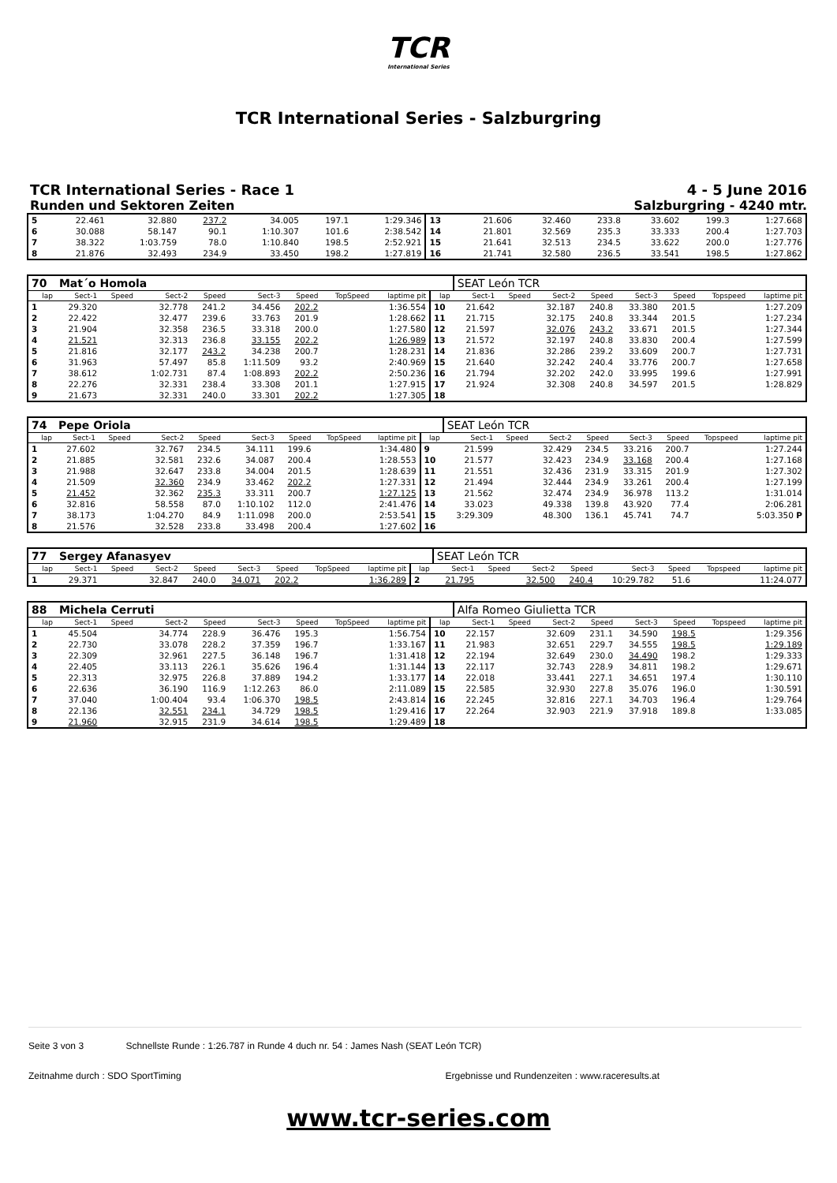TCR
International Series
TCR International Series - Salzburgring
TCR International Series - Race 1
Runden und Sektoren Zeiten
4 - 5 June 2016
Salzburgring - 4240 mtr.
| 5 | 22.461 | 32.880 | 237.2 | 34.005 | 197.1 | 1:29.346 | 13 | 21.606 | 32.460 | 233.8 | 33.602 | 199.3 | 1:27.668 |
| 6 | 30.088 | 58.147 | 90.1 | 1:10.307 | 101.6 | 2:38.542 | 14 | 21.801 | 32.569 | 235.3 | 33.333 | 200.4 | 1:27.703 |
| 7 | 38.322 | 1:03.759 | 78.0 | 1:10.840 | 198.5 | 2:52.921 | 15 | 21.641 | 32.513 | 234.5 | 33.622 | 200.0 | 1:27.776 |
| 8 | 21.876 | 32.493 | 234.9 | 33.450 | 198.2 | 1:27.819 | 16 | 21.741 | 32.580 | 236.5 | 33.541 | 198.5 | 1:27.862 |
| 70 | Mat´o Homola | | | | | | | | | SEAT León TCR | | | | | | | |
| lap | Sect-1 | Speed | Sect-2 | Speed | Sect-3 | Speed | TopSpeed | laptime pit | lap | Sect-1 | Speed | Sect-2 | Speed | Sect-3 | Speed | Topspeed | laptime pit |
| 1 | 29.320 | | 32.778 | 241.2 | 34.456 | 202.2 | | 1:36.554 | 10 | 21.642 | | 32.187 | 240.8 | 33.380 | 201.5 | | 1:27.209 |
| 2 | 22.422 | | 32.477 | 239.6 | 33.763 | 201.9 | | 1:28.662 | 11 | 21.715 | | 32.175 | 240.8 | 33.344 | 201.5 | | 1:27.234 |
| 3 | 21.904 | | 32.358 | 236.5 | 33.318 | 200.0 | | 1:27.580 | 12 | 21.597 | | 32.076 | 243.2 | 33.671 | 201.5 | | 1:27.344 |
| 4 | 21.521 | | 32.313 | 236.8 | 33.155 | 202.2 | | 1:26.989 | 13 | 21.572 | | 32.197 | 240.8 | 33.830 | 200.4 | | 1:27.599 |
| 5 | 21.816 | | 32.177 | 243.2 | 34.238 | 200.7 | | 1:28.231 | 14 | 21.836 | | 32.286 | 239.2 | 33.609 | 200.7 | | 1:27.731 |
| 6 | 31.963 | | 57.497 | 85.8 | 1:11.509 | 93.2 | | 2:40.969 | 15 | 21.640 | | 32.242 | 240.4 | 33.776 | 200.7 | | 1:27.658 |
| 7 | 38.612 | | 1:02.731 | 87.4 | 1:08.893 | 202.2 | | 2:50.236 | 16 | 21.794 | | 32.202 | 242.0 | 33.995 | 199.6 | | 1:27.991 |
| 8 | 22.276 | | 32.331 | 238.4 | 33.308 | 201.1 | | 1:27.915 | 17 | 21.924 | | 32.308 | 240.8 | 34.597 | 201.5 | | 1:28.829 |
| 9 | 21.673 | | 32.331 | 240.0 | 33.301 | 202.2 | | 1:27.305 | 18 | | | | | | | | |
| 74 | Pepe Oriola | | | | | | | | | SEAT León TCR | | | | | | | |
| lap | Sect-1 | Speed | Sect-2 | Speed | Sect-3 | Speed | TopSpeed | laptime pit | lap | Sect-1 | Speed | Sect-2 | Speed | Sect-3 | Speed | Topspeed | laptime pit |
| 1 | 27.602 | | 32.767 | 234.5 | 34.111 | 199.6 | | 1:34.480 | 9 | 21.599 | | 32.429 | 234.5 | 33.216 | 200.7 | | 1:27.244 |
| 2 | 21.885 | | 32.581 | 232.6 | 34.087 | 200.4 | | 1:28.553 | 10 | 21.577 | | 32.423 | 234.9 | 33.168 | 200.4 | | 1:27.168 |
| 3 | 21.988 | | 32.647 | 233.8 | 34.004 | 201.5 | | 1:28.639 | 11 | 21.551 | | 32.436 | 231.9 | 33.315 | 201.9 | | 1:27.302 |
| 4 | 21.509 | | 32.360 | 234.9 | 33.462 | 202.2 | | 1:27.331 | 12 | 21.494 | | 32.444 | 234.9 | 33.261 | 200.4 | | 1:27.199 |
| 5 | 21.452 | | 32.362 | 235.3 | 33.311 | 200.7 | | 1:27.125 | 13 | 21.562 | | 32.474 | 234.9 | 36.978 | 113.2 | | 1:31.014 |
| 6 | 32.816 | | 58.558 | 87.0 | 1:10.102 | 112.0 | | 2:41.476 | 14 | 33.023 | | 49.338 | 139.8 | 43.920 | 77.4 | | 2:06.281 |
| 7 | 38.173 | | 1:04.270 | 84.9 | 1:11.098 | 200.0 | | 2:53.541 | 15 | 3:29.309 | | 48.300 | 136.1 | 45.741 | 74.7 | | 5:03.350 P |
| 8 | 21.576 | | 32.528 | 233.8 | 33.498 | 200.4 | | 1:27.602 | 16 | | | | | | | | |
| 77 | Sergey Afanasyev | | | | | | | | | SEAT León TCR | | | | | | | |
| lap | Sect-1 | Speed | Sect-2 | Speed | Sect-3 | Speed | TopSpeed | laptime pit | lap | Sect-1 | Speed | Sect-2 | Speed | Sect-3 | Speed | Topspeed | laptime pit |
| 1 | 29.371 | | 32.847 | 240.0 | 34.071 | 202.2 | | 1:36.289 | 2 | 21.795 | | 32.500 | 240.4 | 10:29.782 | 51.6 | | 11:24.077 |
| 88 | Michela Cerruti | | | | | | | | | Alfa Romeo Giulietta TCR | | | | | | | |
| lap | Sect-1 | Speed | Sect-2 | Speed | Sect-3 | Speed | TopSpeed | laptime pit | lap | Sect-1 | Speed | Sect-2 | Speed | Sect-3 | Speed | Topspeed | laptime pit |
| 1 | 45.504 | | 34.774 | 228.9 | 36.476 | 195.3 | | 1:56.754 | 10 | 22.157 | | 32.609 | 231.1 | 34.590 | 198.5 | | 1:29.356 |
| 2 | 22.730 | | 33.078 | 228.2 | 37.359 | 196.7 | | 1:33.167 | 11 | 21.983 | | 32.651 | 229.7 | 34.555 | 198.5 | | 1:29.189 |
| 3 | 22.309 | | 32.961 | 227.5 | 36.148 | 196.7 | | 1:31.418 | 12 | 22.194 | | 32.649 | 230.0 | 34.490 | 198.2 | | 1:29.333 |
| 4 | 22.405 | | 33.113 | 226.1 | 35.626 | 196.4 | | 1:31.144 | 13 | 22.117 | | 32.743 | 228.9 | 34.811 | 198.2 | | 1:29.671 |
| 5 | 22.313 | | 32.975 | 226.8 | 37.889 | 194.2 | | 1:33.177 | 14 | 22.018 | | 33.441 | 227.1 | 34.651 | 197.4 | | 1:30.110 |
| 6 | 22.636 | | 36.190 | 116.9 | 1:12.263 | 86.0 | | 2:11.089 | 15 | 22.585 | | 32.930 | 227.8 | 35.076 | 196.0 | | 1:30.591 |
| 7 | 37.040 | | 1:00.404 | 93.4 | 1:06.370 | 198.5 | | 2:43.814 | 16 | 22.245 | | 32.816 | 227.1 | 34.703 | 196.4 | | 1:29.764 |
| 8 | 22.136 | | 32.551 | 234.1 | 34.729 | 198.5 | | 1:29.416 | 17 | 22.264 | | 32.903 | 221.9 | 37.918 | 189.8 | | 1:33.085 |
| 9 | 21.960 | | 32.915 | 231.9 | 34.614 | 198.5 | | 1:29.489 | 18 | | | | | | | | |
Seite 3 von 3 Schnellste Runde : 1:26.787 in Runde 4 duch nr. 54 : James Nash (SEAT León TCR)
Zeitnahme durch : SDO SportTiming Ergebnisse und Rundenzeiten : www.raceresults.at
www.tcr-series.com